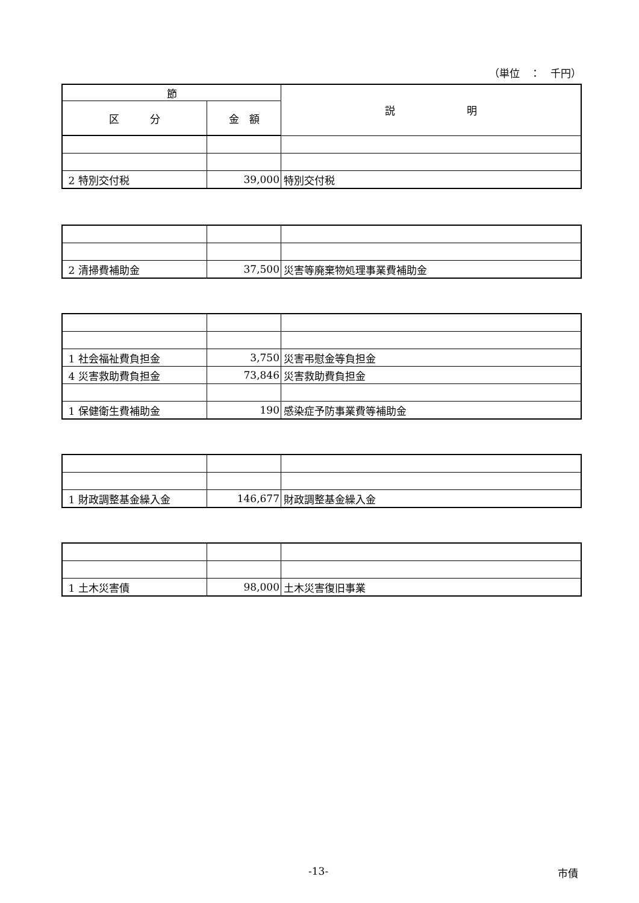（単位　：　千円）
| 節 | | 説 明 |
| --- | --- | --- |
| 区 分 | 金 額 | |
| 2 特別交付税 | 39,000 | 特別交付税 |
| 2 清掃費補助金 | 37,500 | 災害等廃棄物処理事業費補助金 |
| 1 社会福祉費負担金 | 3,750 | 災害弔慰金等負担金 |
| 4 災害救助費負担金 | 73,846 | 災害救助費負担金 |
| 1 保健衛生費補助金 | 190 | 感染症予防事業費等補助金 |
| 1 財政調整基金繰入金 | 146,677 | 財政調整基金繰入金 |
| 1 土木災害債 | 98,000 | 土木災害復旧事業 |
-13- 市債